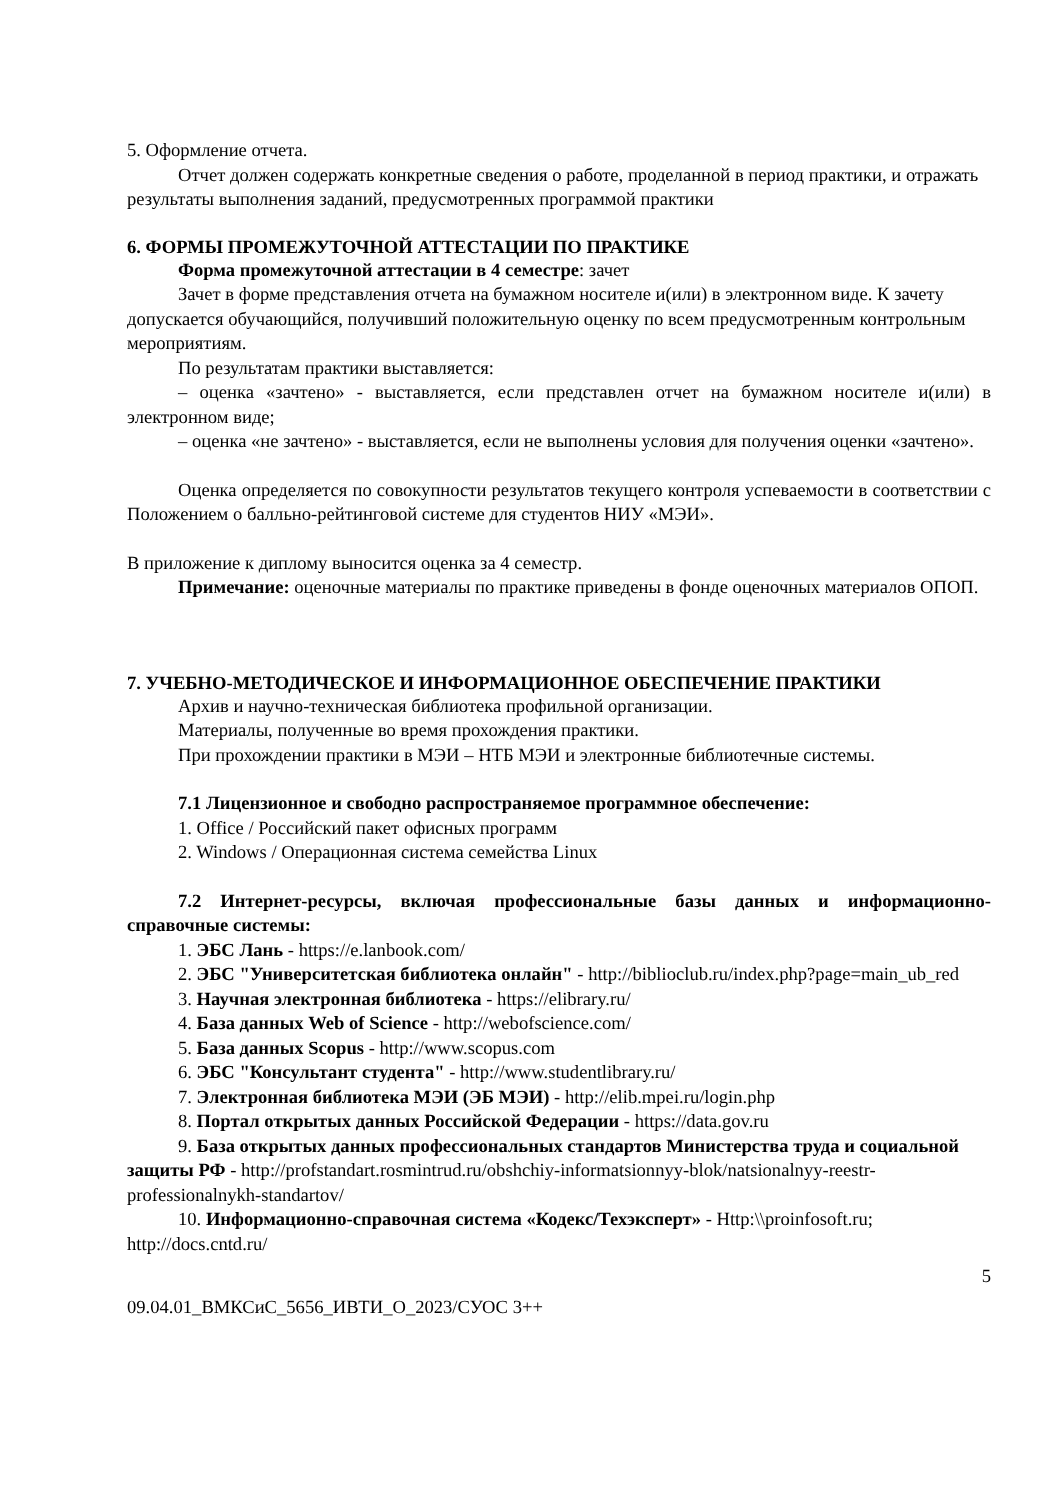5. Оформление отчета.
Отчет должен содержать конкретные сведения о работе, проделанной в период практики, и отражать результаты выполнения заданий, предусмотренных программой практики
6. ФОРМЫ ПРОМЕЖУТОЧНОЙ АТТЕСТАЦИИ ПО ПРАКТИКЕ
Форма промежуточной аттестации в 4 семестре: зачет
Зачет в форме представления отчета на бумажном носителе и(или) в электронном виде. К зачету допускается обучающийся, получивший положительную оценку по всем предусмотренным контрольным мероприятиям.
По результатам практики выставляется:
– оценка «зачтено» - выставляется, если представлен отчет на бумажном носителе и(или) в электронном виде;
– оценка «не зачтено» - выставляется, если не выполнены условия для получения оценки «зачтено».
Оценка определяется по совокупности результатов текущего контроля успеваемости в соответствии с Положением о балльно-рейтинговой системе для студентов НИУ «МЭИ».
В приложение к диплому выносится оценка за 4 семестр.
Примечание: оценочные материалы по практике приведены в фонде оценочных материалов ОПОП.
7. УЧЕБНО-МЕТОДИЧЕСКОЕ И ИНФОРМАЦИОННОЕ ОБЕСПЕЧЕНИЕ ПРАКТИКИ
Архив и научно-техническая библиотека профильной организации.
Материалы, полученные во время прохождения практики.
При прохождении практики в МЭИ – НТБ МЭИ и электронные библиотечные системы.
7.1 Лицензионное и свободно распространяемое программное обеспечение:
1. Office / Российский пакет офисных программ
2. Windows / Операционная система семейства Linux
7.2 Интернет-ресурсы, включая профессиональные базы данных и информационно-справочные системы:
1. ЭБС Лань - https://e.lanbook.com/
2. ЭБС "Университетская библиотека онлайн" - http://biblioclub.ru/index.php?page=main_ub_red
3. Научная электронная библиотека - https://elibrary.ru/
4. База данных Web of Science - http://webofscience.com/
5. База данных Scopus - http://www.scopus.com
6. ЭБС "Консультант студента" - http://www.studentlibrary.ru/
7. Электронная библиотека МЭИ (ЭБ МЭИ) - http://elib.mpei.ru/login.php
8. Портал открытых данных Российской Федерации - https://data.gov.ru
9. База открытых данных профессиональных стандартов Министерства труда и социальной защиты РФ - http://profstandart.rosmintrud.ru/obshchiy-informatsionnyy-blok/natsionalnyy-reestr-professionalnykh-standartov/
10. Информационно-справочная система «Кодекс/Техэксперт» - Http:\\proinfosoft.ru; http://docs.cntd.ru/
5
09.04.01_ВМКСиС_5656_ИВТИ_О_2023/СУОС 3++